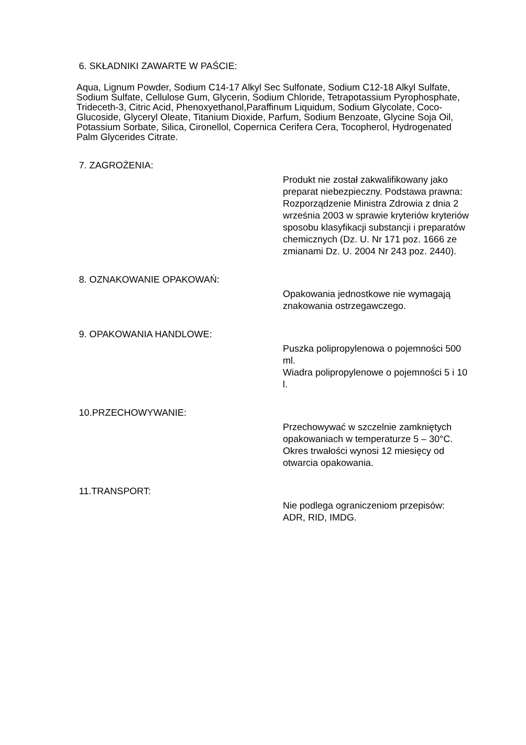6. SKŁADNIKI ZAWARTE W PAŚCIE:
Aqua, Lignum Powder, Sodium C14-17 Alkyl Sec Sulfonate, Sodium C12-18 Alkyl Sulfate, Sodium Sulfate, Cellulose Gum, Glycerin, Sodium Chloride, Tetrapotassium Pyrophosphate, Trideceth-3, Citric Acid, Phenoxyethanol,Paraffinum Liquidum, Sodium Glycolate, Coco-Glucoside, Glyceryl Oleate, Titanium Dioxide, Parfum, Sodium Benzoate, Glycine Soja Oil, Potassium Sorbate, Silica, Cironellol, Copernica Cerifera Cera, Tocopherol, Hydrogenated Palm Glycerides Citrate.
7. ZAGROŻENIA:
Produkt nie został zakwalifikowany jako preparat niebezpieczny. Podstawa prawna: Rozporządzenie Ministra Zdrowia z dnia 2 września 2003 w sprawie kryteriów kryteriów sposobu klasyfikacji substancji i preparatów chemicznych (Dz. U. Nr 171 poz. 1666 ze zmianami Dz. U. 2004 Nr 243 poz. 2440).
8. OZNAKOWANIE OPAKOWAŃ:
Opakowania jednostkowe nie wymagają znakowania ostrzegawczego.
9. OPAKOWANIA HANDLOWE:
Puszka polipropylenowa o pojemności 500 ml.
Wiadra polipropylenowe o pojemności 5 i 10 l.
10.PRZECHOWYWANIE:
Przechowywać w szczelnie zamkniętych opakowaniach w temperaturze 5 – 30°C. Okres trwałości wynosi 12 miesięcy od otwarcia opakowania.
11.TRANSPORT:
Nie podlega ograniczeniom przepisów: ADR, RID, IMDG.